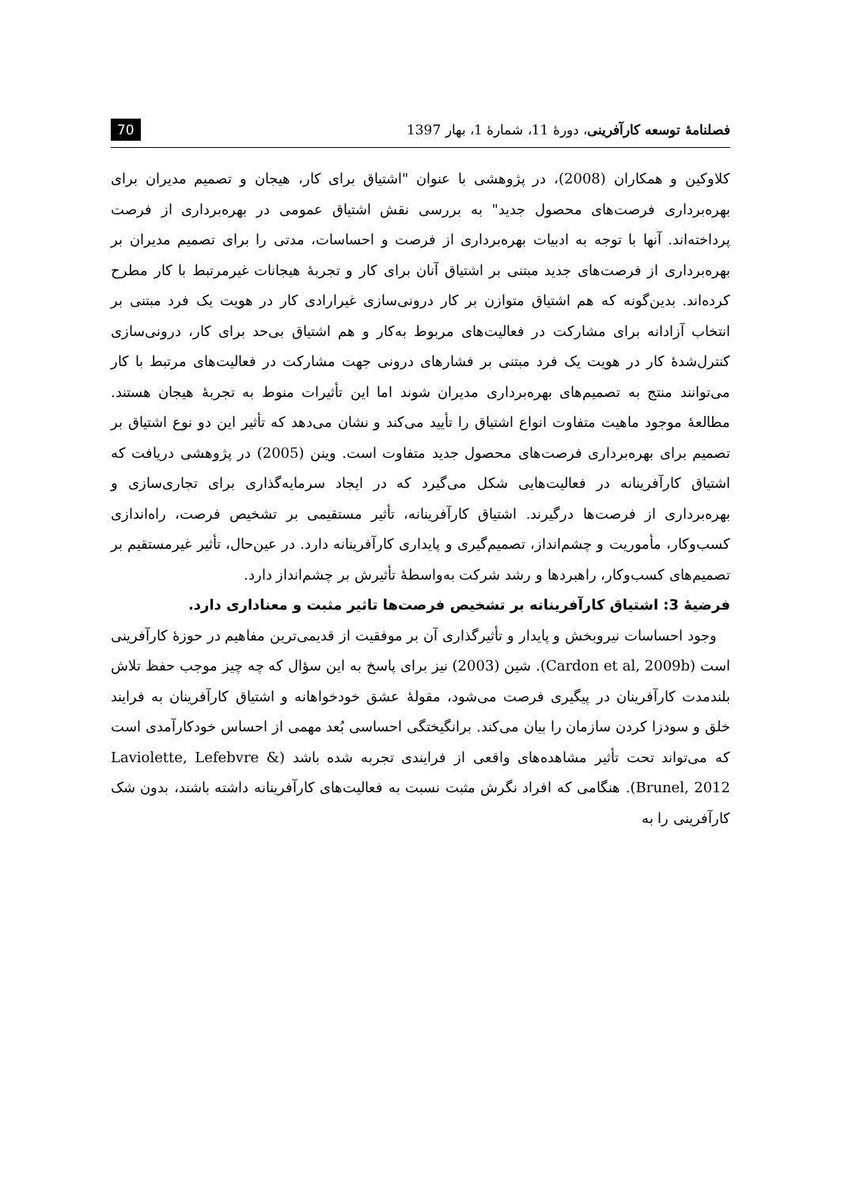فصلنامهٔ توسعه کارآفرینی، دورهٔ 11، شمارهٔ 1، بهار 1397
70
کلاوکین و همکاران (2008)، در پژوهشی با عنوان "اشتیاق برای کار، هیجان و تصمیم مدیران برای بهره‌برداری فرصت‌های محصول جدید" به بررسی نقش اشتیاق عمومی در بهره‌برداری از فرصت پرداخته‌اند. آنها با توجه به ادبیات بهره‌برداری از فرصت و احساسات، مدتی را برای تصمیم مدیران بر بهره‌برداری از فرصت‌های جدید مبتنی بر اشتیاق آنان برای کار و تجربهٔ هیجانات غیرمرتبط با کار مطرح کرده‌اند. بدین‌گونه که هم اشتیاق متوازن بر کار درونی‌سازی غیرارادی کار در هویت یک فرد مبتنی بر انتخاب آزادانه برای مشارکت در فعالیت‌های مربوط به‌کار و هم اشتیاق بی‌حد برای کار، درونی‌سازی کنترل‌شدهٔ کار در هویت یک فرد مبتنی بر فشارهای درونی جهت مشارکت در فعالیت‌های مرتبط با کار می‌توانند منتج به تصمیم‌های بهره‌برداری مدیران شوند اما این تأثیرات منوط به تجربهٔ هیجان هستند. مطالعهٔ موجود ماهیت متفاوت انواع اشتیاق را تأیید می‌کند و نشان می‌دهد که تأثیر این دو نوع اشتیاق بر تصمیم برای بهره‌برداری فرصت‌های محصول جدید متفاوت است. وینن (2005) در پژوهشی دریافت که اشتیاق کارآفرینانه در فعالیت‌هایی شکل می‌گیرد که در ایجاد سرمایه‌گذاری برای تجاری‌سازی و بهره‌برداری از فرصت‌ها درگیرند. اشتیاق کارآفرینانه، تأثیر مستقیمی بر تشخیص فرصت، راه‌اندازی کسب‌وکار، مأموریت و چشم‌انداز، تصمیم‌گیری و پایداری کارآفرینانه دارد. در عین‌حال، تأثیر غیرمستقیم بر تصمیم‌های کسب‌وکار، راهبردها و رشد شرکت به‌واسطهٔ تأثیرش بر چشم‌انداز دارد.
فرضیهٔ 3: اشتیاق کارآفرینانه بر تشخیص فرصت‌ها تاثیر مثبت و معناداری دارد.
وجود احساسات نیروبخش و پایدار و تأثیرگذاری آن بر موفقیت از قدیمی‌ترین مفاهیم در حوزهٔ کارآفرینی است (Cardon et al, 2009b). شین (2003) نیز برای پاسخ به این سؤال که چه چیز موجب حفظ تلاش بلندمدت کارآفرینان در پیگیری فرصت می‌شود، مقولهٔ عشق خودخواهانه و اشتیاق کارآفرینان به فرایند خلق و سودزا کردن سازمان را بیان می‌کند. برانگیختگی احساسی بُعد مهمی از احساس خودکارآمدی است که می‌تواند تحت تأثیر مشاهده‌های واقعی از فرایندی تجربه شده باشد (Laviolette, Lefebvre & Brunel, 2012). هنگامی که افراد نگرش مثبت نسبت به فعالیت‌های کارآفرینانه داشته باشند، بدون شک کارآفرینی را به